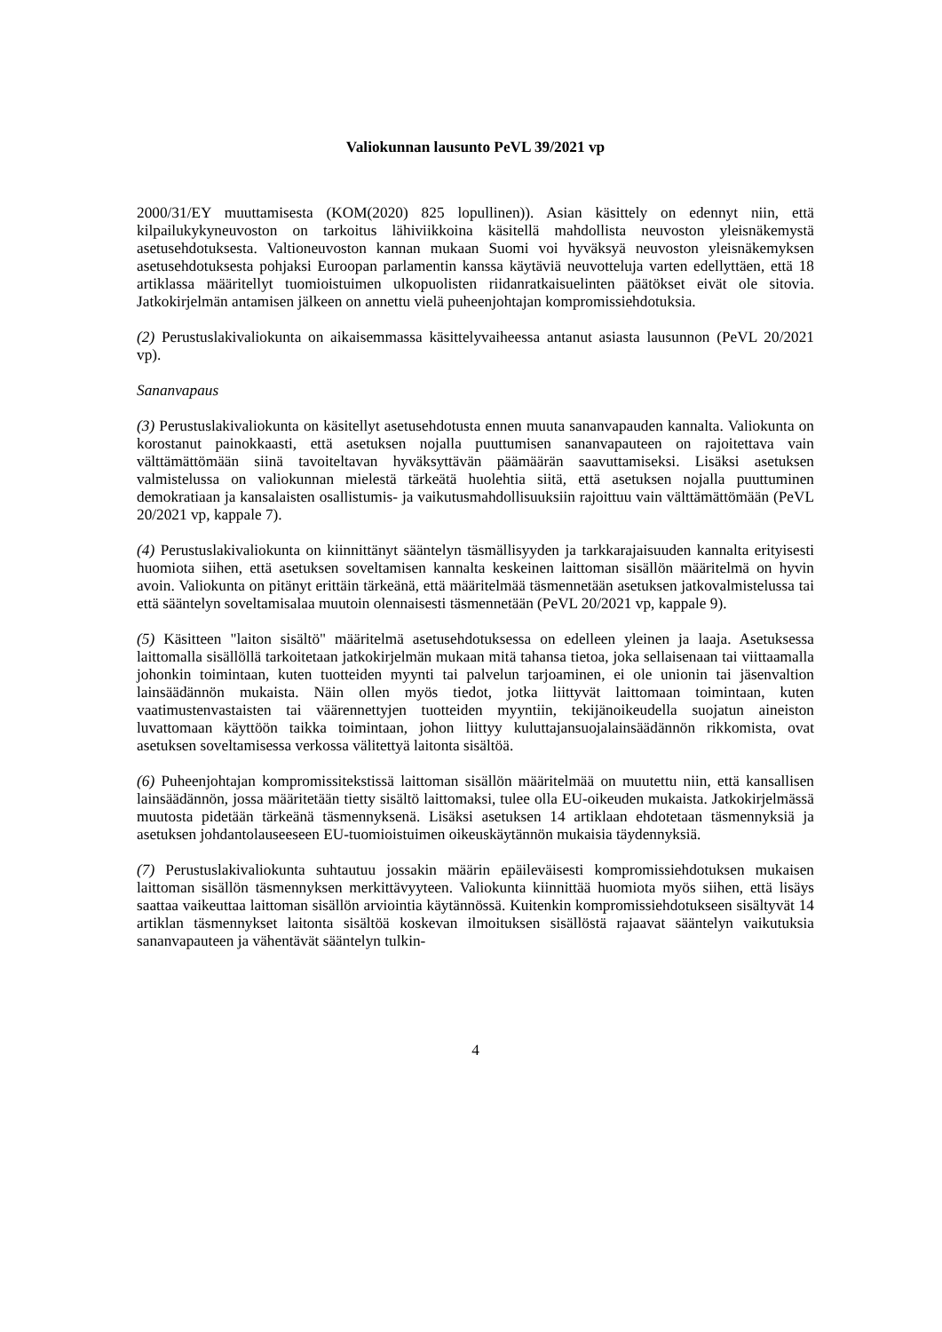Valiokunnan lausunto PeVL 39/2021 vp
2000/31/EY muuttamisesta (KOM(2020) 825 lopullinen)). Asian käsittely on edennyt niin, että kilpailukykyneuvoston on tarkoitus lähiviikkoina käsitellä mahdollista neuvoston yleisnäkemys­tä asetusehdotuksesta. Valtioneuvoston kannan mukaan Suomi voi hyväksyä neuvoston yleisnä­kemyksen asetusehdotuksesta pohjaksi Euroopan parlamentin kanssa käytäviä neuvotteluja var­ten edellyttäen, että 18 artiklassa määritellyt tuomioistuimen ulkopuolisten riidanratkaisuelinten päätökset eivät ole sitovia. Jatkokirjelmän antamisen jälkeen on annettu vielä puheenjohtajan kompromissiehdotuksia.
(2) Perustuslakivaliokunta on aikaisemmassa käsittelyvaiheessa antanut asiasta lausunnon (Pe­VL 20/2021 vp).
Sananvapaus
(3) Perustuslakivaliokunta on käsitellyt asetusehdotusta ennen muuta sananvapauden kannalta. Valiokunta on korostanut painokkaasti, että asetuksen nojalla puuttumisen sananvapauteen on ra­joitettava vain välttämättömään siinä tavoiteltavan hyväksyttävän päämäärän saavuttamiseksi. Lisäksi asetuksen valmistelussa on valiokunnan mielestä tärkeätä huolehtia siitä, että asetuksen nojalla puuttuminen demokratiaan ja kansalaisten osallistumis- ja vaikutusmahdollisuuksiin ra­joittuu vain välttämättömään (PeVL 20/2021 vp, kappale 7).
(4) Perustuslakivaliokunta on kiinnittänyt sääntelyn täsmällisyyden ja tarkkarajaisuuden kannal­ta erityisesti huomiota siihen, että asetuksen soveltamisen kannalta keskeinen laittoman sisällön määritelmä on hyvin avoin. Valiokunta on pitänyt erittäin tärkeänä, että määritelmää täsmenne­tään asetuksen jatkovalmistelussa tai että sääntelyn soveltamisalaa muutoin olennaisesti täsmen­netään (PeVL 20/2021 vp, kappale 9).
(5) Käsitteen "laiton sisältö" määritelmä asetusehdotuksessa on edelleen yleinen ja laaja. Ase­tuksessa laittomalla sisällöllä tarkoitetaan jatkokirjelmän mukaan mitä tahansa tietoa, joka sellai­senaan tai viittaamalla johonkin toimintaan, kuten tuotteiden myynti tai palvelun tarjoaminen, ei ole unionin tai jäsenvaltion lainsäädännön mukaista. Näin ollen myös tiedot, jotka liittyvät laitto­maan toimintaan, kuten vaatimustenvastaisten tai väärennettyjen tuotteiden myyntiin, tekijänoi­keudella suojatun aineiston luvattomaan käyttöön taikka toimintaan, johon liittyy kuluttajansuo­jalainsäädännön rikkomista, ovat asetuksen soveltamisessa verkossa välitettyä laitonta sisältöä.
(6) Puheenjohtajan kompromissitekstissä laittoman sisällön määritelmää on muutettu niin, että kansallisen lainsäädännön, jossa määritetään tietty sisältö laittomaksi, tulee olla EU-oikeuden mukaista. Jatkokirjelmässä muutosta pidetään tärkeänä täsmennyksenä. Lisäksi asetuksen 14 ar­tiklaan ehdotetaan täsmennyksiä ja asetuksen johdantolauseeseen EU-tuomioistuimen oikeus­käytännön mukaisia täydennyksiä.
(7) Perustuslakivaliokunta suhtautuu jossakin määrin epäileväisesti kompromissiehdotuksen mukaisen laittoman sisällön täsmennyksen merkittävyyteen. Valiokunta kiinnittää huomiota myös siihen, että lisäys saattaa vaikeuttaa laittoman sisällön arviointia käytännössä. Kuitenkin kompromissiehdotukseen sisältyvät 14 artiklan täsmennykset laitonta sisältöä koskevan ilmoi­tuksen sisällöstä rajaavat sääntelyn vaikutuksia sananvapauteen ja vähentävät sääntelyn tulkin-
4